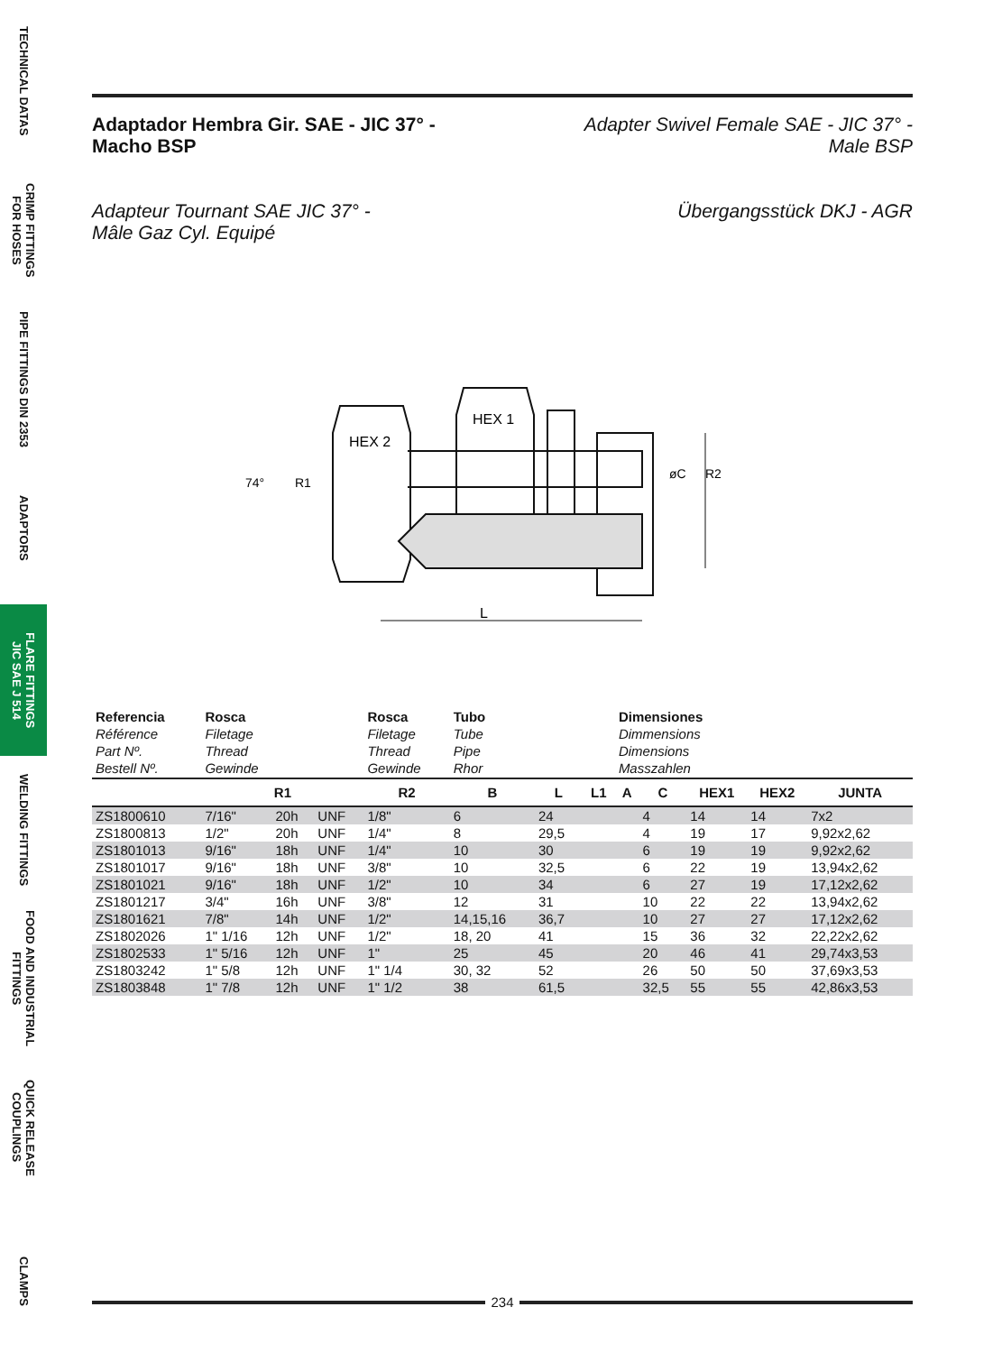TECHNICAL DATAS
CRIMP FITTINGS
FOR HOSES
PIPE FITTINGS DIN 2353
ADAPTORS
FLARE FITTINGS
JIC SAE J 514
WELDING FITTINGS
FOOD AND INDUSTRIAL
FITTINGS
QUICK RELEASE
COUPLINGS
CLAMPS
Adaptador Hembra Gir. SAE - JIC 37° -
Macho BSP
Adapter Swivel Female SAE - JIC 37° -
Male BSP
Adapteur Tournant SAE JIC 37° -
Mâle Gaz Cyl. Equipé
Übergangsstück DKJ - AGR
HEX 2
HEX 1
L
74°
R1
øC
R2
| Referencia Référence Part Nº. Bestell Nº. | Rosca Filetage Thread Gewinde | | | Rosca Filetage Thread Gewinde | Tubo Tube Pipe Rhor | | | Dimensiones Dimmensions Dimensions Masszahlen | | | | |
| | R1 | | | R2 | B | L | L1 | A | C | HEX1 | HEX2 | JUNTA |
| ZS1800610 | 7/16" | 20h | UNF | 1/8" | 6 | 24 | | | 4 | 14 | 14 | 7x2 |
| ZS1800813 | 1/2" | 20h | UNF | 1/4" | 8 | 29,5 | | | 4 | 19 | 17 | 9,92x2,62 |
| ZS1801013 | 9/16" | 18h | UNF | 1/4" | 10 | 30 | | | 6 | 19 | 19 | 9,92x2,62 |
| ZS1801017 | 9/16" | 18h | UNF | 3/8" | 10 | 32,5 | | | 6 | 22 | 19 | 13,94x2,62 |
| ZS1801021 | 9/16" | 18h | UNF | 1/2" | 10 | 34 | | | 6 | 27 | 19 | 17,12x2,62 |
| ZS1801217 | 3/4" | 16h | UNF | 3/8" | 12 | 31 | | | 10 | 22 | 22 | 13,94x2,62 |
| ZS1801621 | 7/8" | 14h | UNF | 1/2" | 14,15,16 | 36,7 | | | 10 | 27 | 27 | 17,12x2,62 |
| ZS1802026 | 1" 1/16 | 12h | UNF | 1/2" | 18, 20 | 41 | | | 15 | 36 | 32 | 22,22x2,62 |
| ZS1802533 | 1" 5/16 | 12h | UNF | 1" | 25 | 45 | | | 20 | 46 | 41 | 29,74x3,53 |
| ZS1803242 | 1" 5/8 | 12h | UNF | 1" 1/4 | 30, 32 | 52 | | | 26 | 50 | 50 | 37,69x3,53 |
| ZS1803848 | 1" 7/8 | 12h | UNF | 1" 1/2 | 38 | 61,5 | | | 32,5 | 55 | 55 | 42,86x3,53 |
234